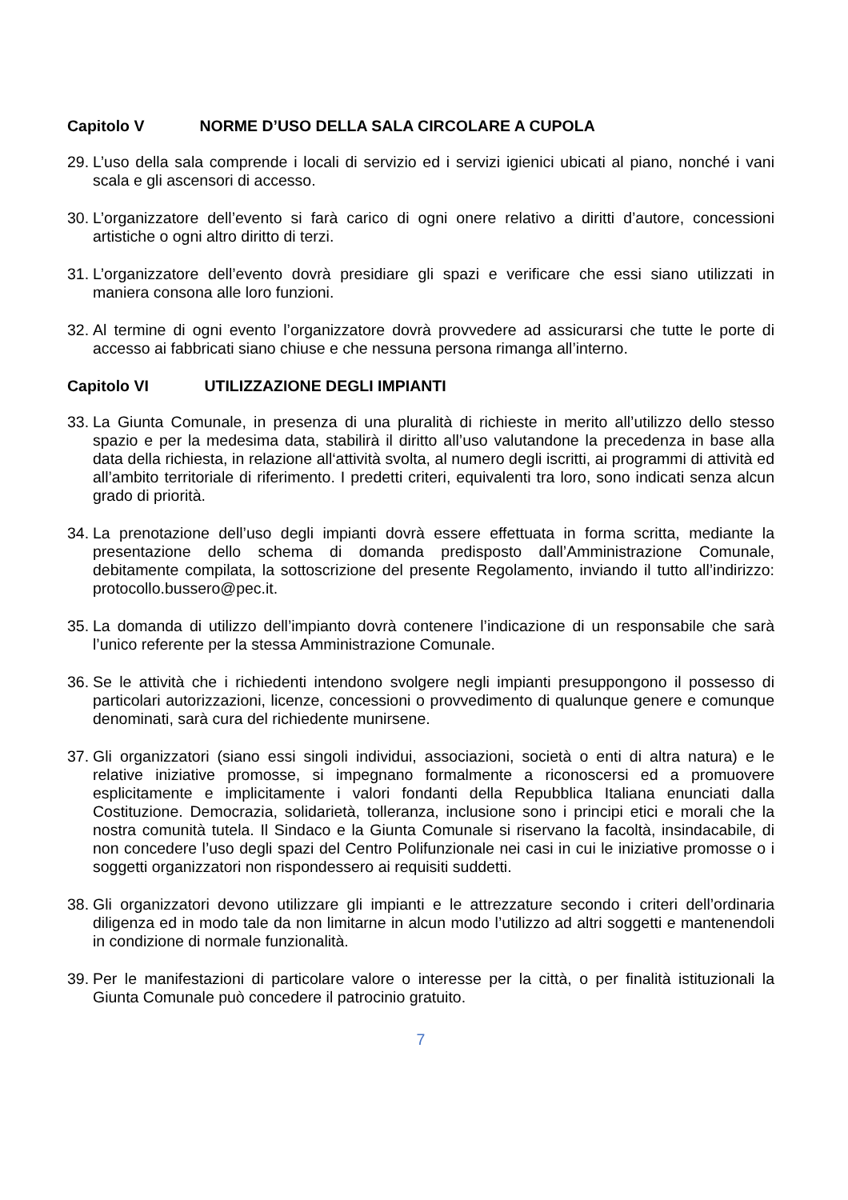Capitolo V NORME D’USO DELLA SALA CIRCOLARE A CUPOLA
29.
L’uso della sala comprende i locali di servizio ed i servizi igienici ubicati al piano, nonché i vani scala e gli ascensori di accesso.
30.
L’organizzatore dell’evento si farà carico di ogni onere relativo a diritti d’autore, concessioni artistiche o ogni altro diritto di terzi.
31.
L’organizzatore dell’evento dovrà presidiare gli spazi e verificare che essi siano utilizzati in maniera consona alle loro funzioni.
32.
Al termine di ogni evento l’organizzatore dovrà provvedere ad assicurarsi che tutte le porte di accesso ai fabbricati siano chiuse e che nessuna persona rimanga all’interno.
Capitolo VI UTILIZZAZIONE DEGLI IMPIANTI
33.
La Giunta Comunale, in presenza di una pluralità di richieste in merito all’utilizzo dello stesso spazio e per la medesima data, stabilirà il diritto all’uso valutandone la precedenza in base alla data della richiesta, in relazione all‘attività svolta, al numero degli iscritti, ai programmi di attività ed all’ambito territoriale di riferimento. I predetti criteri, equivalenti tra loro, sono indicati senza alcun grado di priorità.
34.
La prenotazione dell’uso degli impianti dovrà essere effettuata in forma scritta, mediante la presentazione dello schema di domanda predisposto dall’Amministrazione Comunale, debitamente compilata, la sottoscrizione del presente Regolamento, inviando il tutto all’indirizzo: protocollo.bussero@pec.it.
35.
La domanda di utilizzo dell’impianto dovrà contenere l’indicazione di un responsabile che sarà l’unico referente per la stessa Amministrazione Comunale.
36.
Se le attività che i richiedenti intendono svolgere negli impianti presuppongono il possesso di particolari autorizzazioni, licenze, concessioni o provvedimento di qualunque genere e comunque denominati, sarà cura del richiedente munirsene.
37.
Gli organizzatori (siano essi singoli individui, associazioni, società o enti di altra natura) e le relative iniziative promosse, si impegnano formalmente a riconoscersi ed a promuovere esplicitamente e implicitamente i valori fondanti della Repubblica Italiana enunciati dalla Costituzione. Democrazia, solidarietà, tolleranza, inclusione sono i principi etici e morali che la nostra comunità tutela. Il Sindaco e la Giunta Comunale si riservano la facoltà, insindacabile, di non concedere l’uso degli spazi del Centro Polifunzionale nei casi in cui le iniziative promosse o i soggetti organizzatori non rispondessero ai requisiti suddetti.
38.
Gli organizzatori devono utilizzare gli impianti e le attrezzature secondo i criteri dell’ordinaria diligenza ed in modo tale da non limitarne in alcun modo l’utilizzo ad altri soggetti e mantenendoli in condizione di normale funzionalità.
39.
Per le manifestazioni di particolare valore o interesse per la città, o per finalità istituzionali la Giunta Comunale può concedere il patrocinio gratuito.
7